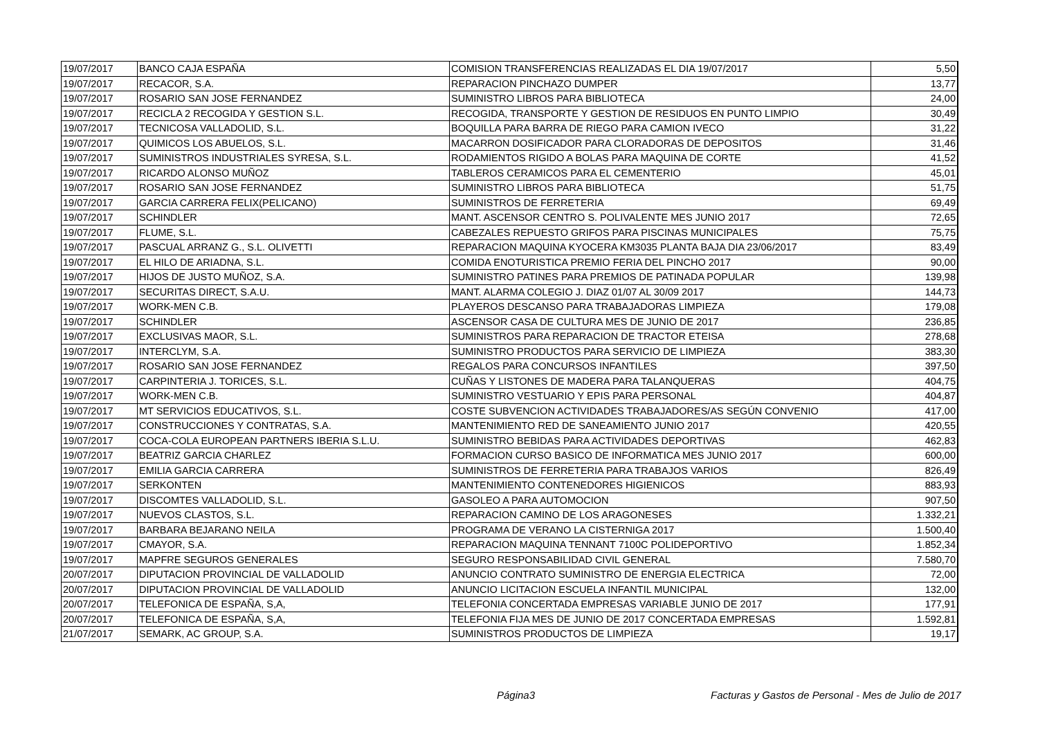| 19/07/2017 | BANCO CAJA ESPAÑA | COMISION TRANSFERENCIAS REALIZADAS EL DIA 19/07/2017 | 5,50 |
| 19/07/2017 | RECACOR, S.A. | REPARACION PINCHAZO DUMPER | 13,77 |
| 19/07/2017 | ROSARIO SAN JOSE FERNANDEZ | SUMINISTRO LIBROS PARA BIBLIOTECA | 24,00 |
| 19/07/2017 | RECICLA 2 RECOGIDA Y GESTION S.L. | RECOGIDA, TRANSPORTE Y GESTION DE RESIDUOS EN PUNTO LIMPIO | 30,49 |
| 19/07/2017 | TECNICOSA VALLADOLID, S.L. | BOQUILLA PARA BARRA DE RIEGO PARA CAMION IVECO | 31,22 |
| 19/07/2017 | QUIMICOS LOS ABUELOS, S.L. | MACARRON DOSIFICADOR PARA CLORADORAS DE DEPOSITOS | 31,46 |
| 19/07/2017 | SUMINISTROS INDUSTRIALES SYRESA, S.L. | RODAMIENTOS RIGIDO A BOLAS PARA MAQUINA DE CORTE | 41,52 |
| 19/07/2017 | RICARDO ALONSO MUÑOZ | TABLEROS CERAMICOS PARA EL CEMENTERIO | 45,01 |
| 19/07/2017 | ROSARIO SAN JOSE FERNANDEZ | SUMINISTRO LIBROS PARA BIBLIOTECA | 51,75 |
| 19/07/2017 | GARCIA CARRERA FELIX(PELICANO) | SUMINISTROS DE FERRETERIA | 69,49 |
| 19/07/2017 | SCHINDLER | MANT. ASCENSOR CENTRO S. POLIVALENTE MES JUNIO 2017 | 72,65 |
| 19/07/2017 | FLUME, S.L. | CABEZALES REPUESTO GRIFOS PARA PISCINAS MUNICIPALES | 75,75 |
| 19/07/2017 | PASCUAL ARRANZ G., S.L. OLIVETTI | REPARACION MAQUINA KYOCERA KM3035 PLANTA BAJA DIA 23/06/2017 | 83,49 |
| 19/07/2017 | EL HILO DE ARIADNA, S.L. | COMIDA ENOTURISTICA PREMIO FERIA DEL PINCHO 2017 | 90,00 |
| 19/07/2017 | HIJOS DE JUSTO MUÑOZ, S.A. | SUMINISTRO PATINES PARA PREMIOS DE PATINADA POPULAR | 139,98 |
| 19/07/2017 | SECURITAS DIRECT, S.A.U. | MANT. ALARMA COLEGIO J. DIAZ 01/07 AL 30/09 2017 | 144,73 |
| 19/07/2017 | WORK-MEN C.B. | PLAYEROS DESCANSO PARA TRABAJADORAS LIMPIEZA | 179,08 |
| 19/07/2017 | SCHINDLER | ASCENSOR CASA DE CULTURA MES DE JUNIO DE 2017 | 236,85 |
| 19/07/2017 | EXCLUSIVAS MAOR, S.L. | SUMINISTROS PARA REPARACION DE TRACTOR ETEISA | 278,68 |
| 19/07/2017 | INTERCLYM, S.A. | SUMINISTRO PRODUCTOS PARA SERVICIO DE LIMPIEZA | 383,30 |
| 19/07/2017 | ROSARIO SAN JOSE FERNANDEZ | REGALOS PARA CONCURSOS INFANTILES | 397,50 |
| 19/07/2017 | CARPINTERIA J. TORICES, S.L. | CUÑAS Y LISTONES DE MADERA PARA TALANQUERAS | 404,75 |
| 19/07/2017 | WORK-MEN C.B. | SUMINISTRO VESTUARIO Y EPIS PARA PERSONAL | 404,87 |
| 19/07/2017 | MT SERVICIOS EDUCATIVOS, S.L. | COSTE SUBVENCION ACTIVIDADES TRABAJADORES/AS SEGÚN CONVENIO | 417,00 |
| 19/07/2017 | CONSTRUCCIONES Y CONTRATAS, S.A. | MANTENIMIENTO RED DE SANEAMIENTO JUNIO 2017 | 420,55 |
| 19/07/2017 | COCA-COLA EUROPEAN PARTNERS IBERIA S.L.U. | SUMINISTRO BEBIDAS PARA ACTIVIDADES DEPORTIVAS | 462,83 |
| 19/07/2017 | BEATRIZ GARCIA CHARLEZ | FORMACION CURSO BASICO DE INFORMATICA MES JUNIO 2017 | 600,00 |
| 19/07/2017 | EMILIA GARCIA CARRERA | SUMINISTROS DE FERRETERIA PARA TRABAJOS VARIOS | 826,49 |
| 19/07/2017 | SERKONTEN | MANTENIMIENTO CONTENEDORES HIGIENICOS | 883,93 |
| 19/07/2017 | DISCOMTES VALLADOLID, S.L. | GASOLEO A PARA AUTOMOCION | 907,50 |
| 19/07/2017 | NUEVOS CLASTOS, S.L. | REPARACION CAMINO DE LOS ARAGONESES | 1.332,21 |
| 19/07/2017 | BARBARA BEJARANO NEILA | PROGRAMA DE VERANO LA CISTERNIGA 2017 | 1.500,40 |
| 19/07/2017 | CMAYOR, S.A. | REPARACION MAQUINA TENNANT 7100C POLIDEPORTIVO | 1.852,34 |
| 19/07/2017 | MAPFRE SEGUROS GENERALES | SEGURO RESPONSABILIDAD CIVIL GENERAL | 7.580,70 |
| 20/07/2017 | DIPUTACION PROVINCIAL DE VALLADOLID | ANUNCIO CONTRATO SUMINISTRO DE ENERGIA ELECTRICA | 72,00 |
| 20/07/2017 | DIPUTACION PROVINCIAL DE VALLADOLID | ANUNCIO LICITACION ESCUELA INFANTIL MUNICIPAL | 132,00 |
| 20/07/2017 | TELEFONICA DE ESPAÑA, S,A, | TELEFONIA CONCERTADA EMPRESAS VARIABLE JUNIO DE 2017 | 177,91 |
| 20/07/2017 | TELEFONICA DE ESPAÑA, S,A, | TELEFONIA FIJA MES DE JUNIO DE 2017 CONCERTADA EMPRESAS | 1.592,81 |
| 21/07/2017 | SEMARK, AC GROUP, S.A. | SUMINISTROS PRODUCTOS DE LIMPIEZA | 19,17 |
Página3
Facturas y Gastos de Personal - Mes de Julio de 2017